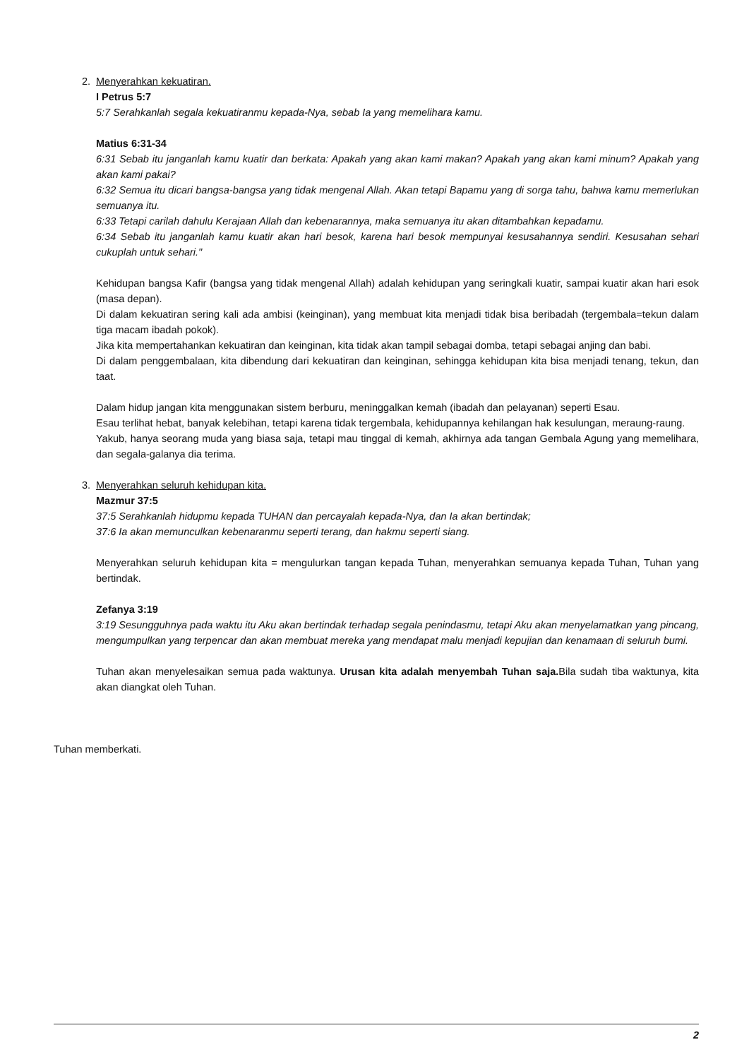2. Menyerahkan kekuatiran.
I Petrus 5:7
5:7 Serahkanlah segala kekuatiranmu kepada-Nya, sebab Ia yang memelihara kamu.
Matius 6:31-34
6:31 Sebab itu janganlah kamu kuatir dan berkata: Apakah yang akan kami makan? Apakah yang akan kami minum? Apakah yang akan kami pakai?
6:32 Semua itu dicari bangsa-bangsa yang tidak mengenal Allah. Akan tetapi Bapamu yang di sorga tahu, bahwa kamu memerlukan semuanya itu.
6:33 Tetapi carilah dahulu Kerajaan Allah dan kebenarannya, maka semuanya itu akan ditambahkan kepadamu.
6:34 Sebab itu janganlah kamu kuatir akan hari besok, karena hari besok mempunyai kesusahannya sendiri. Kesusahan sehari cukuplah untuk sehari."
Kehidupan bangsa Kafir (bangsa yang tidak mengenal Allah) adalah kehidupan yang seringkali kuatir, sampai kuatir akan hari esok (masa depan).
Di dalam kekuatiran sering kali ada ambisi (keinginan), yang membuat kita menjadi tidak bisa beribadah (tergembala=tekun dalam tiga macam ibadah pokok).
Jika kita mempertahankan kekuatiran dan keinginan, kita tidak akan tampil sebagai domba, tetapi sebagai anjing dan babi.
Di dalam penggembalaan, kita dibendung dari kekuatiran dan keinginan, sehingga kehidupan kita bisa menjadi tenang, tekun, dan taat.
Dalam hidup jangan kita menggunakan sistem berburu, meninggalkan kemah (ibadah dan pelayanan) seperti Esau.
Esau terlihat hebat, banyak kelebihan, tetapi karena tidak tergembala, kehidupannya kehilangan hak kesulungan, meraung-raung.
Yakub, hanya seorang muda yang biasa saja, tetapi mau tinggal di kemah, akhirnya ada tangan Gembala Agung yang memelihara, dan segala-galanya dia terima.
3. Menyerahkan seluruh kehidupan kita.
Mazmur 37:5
37:5 Serahkanlah hidupmu kepada TUHAN dan percayalah kepada-Nya, dan Ia akan bertindak;
37:6 Ia akan memunculkan kebenaranmu seperti terang, dan hakmu seperti siang.
Menyerahkan seluruh kehidupan kita = mengulurkan tangan kepada Tuhan, menyerahkan semuanya kepada Tuhan, Tuhan yang bertindak.
Zefanya 3:19
3:19 Sesungguhnya pada waktu itu Aku akan bertindak terhadap segala penindasmu, tetapi Aku akan menyelamatkan yang pincang, mengumpulkan yang terpencar dan akan membuat mereka yang mendapat malu menjadi kepujian dan kenamaan di seluruh bumi.
Tuhan akan menyelesaikan semua pada waktunya. Urusan kita adalah menyembah Tuhan saja. Bila sudah tiba waktunya, kita akan diangkat oleh Tuhan.
Tuhan memberkati.
2